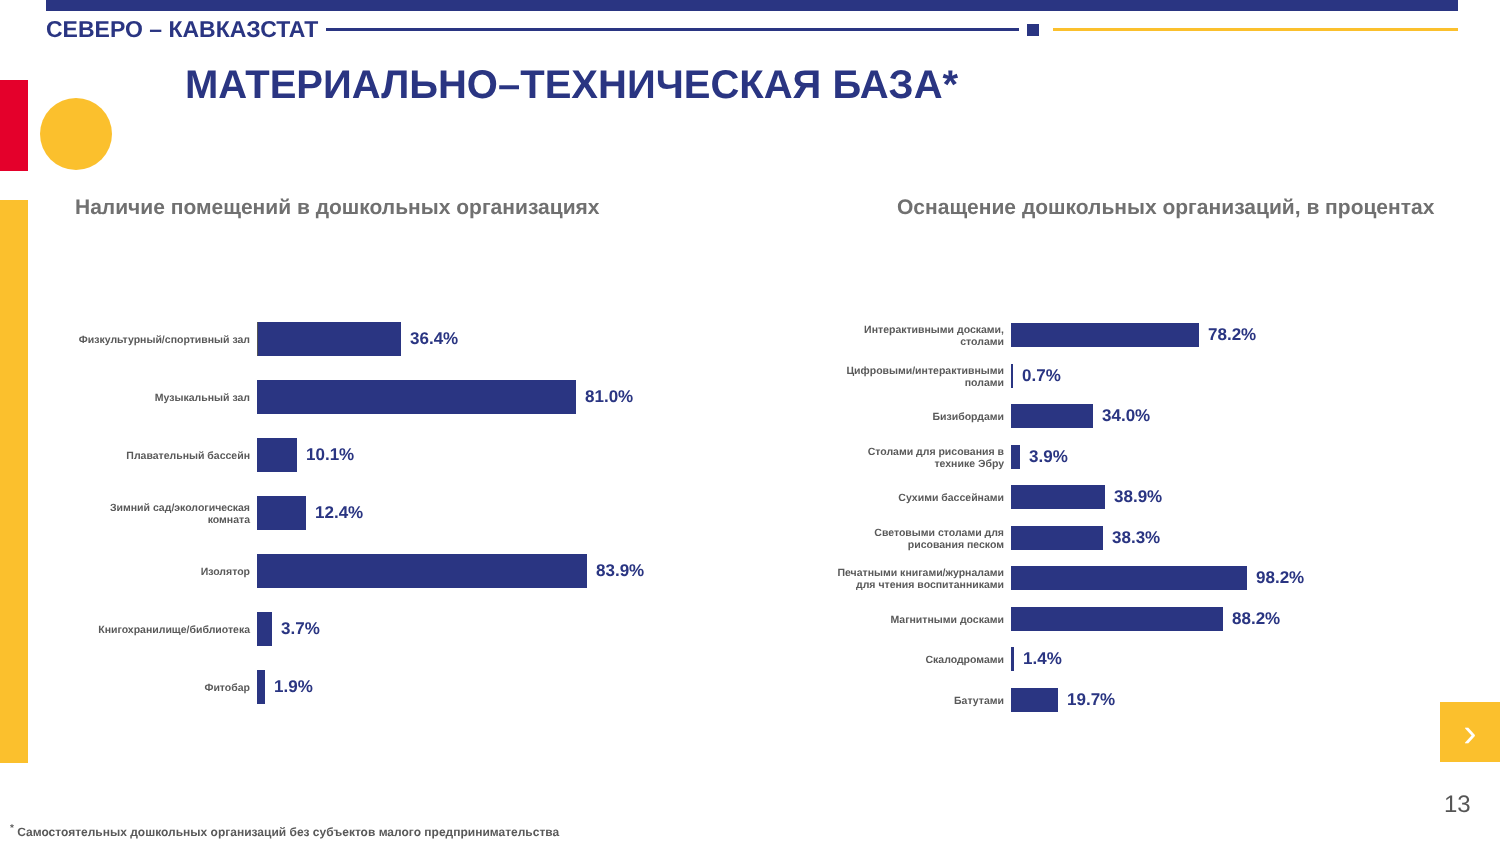СЕВЕРО – КАВКАЗСТАТ
МАТЕРИАЛЬНО–ТЕХНИЧЕСКАЯ БАЗА*
Наличие помещений в дошкольных организациях
Оснащение дошкольных организаций, в процентах
Физкультурный/спортивный зал
36.4%
Музыкальный зал
81.0%
Плавательный бассейн
10.1%
Зимний сад/экологическая комната
12.4%
Изолятор
83.9%
Книгохранилище/библиотека
3.7%
Фитобар
1.9%
Интерактивными досками, столами
78.2%
Цифровыми/интерактивными полами
0.7%
Бизибордами
34.0%
Столами для рисования в технике Эбру
3.9%
Сухими бассейнами
38.9%
Световыми столами для рисования песком
38.3%
Печатными книгами/журналами для чтения воспитанниками
98.2%
Магнитными досками
88.2%
Скалодромами
1.4%
Батутами
19.7%
›
13
<sup>*</sup> Самостоятельных дошкольных организаций без субъектов малого предпринимательства